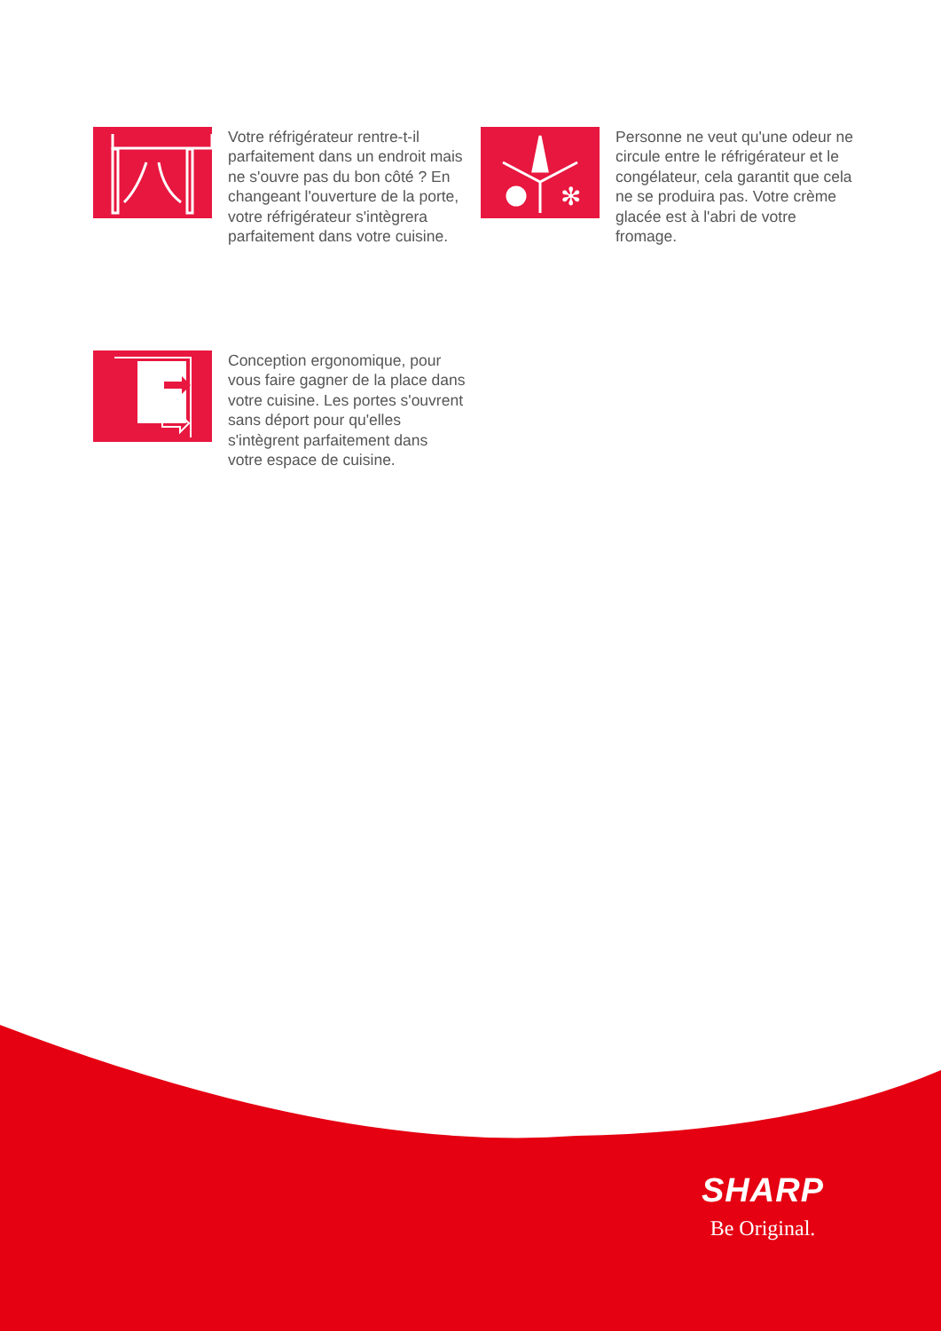Votre réfrigérateur rentre-t-il parfaitement dans un endroit mais ne s'ouvre pas du bon côté ? En changeant l'ouverture de la porte, votre réfrigérateur s'intègrera parfaitement dans votre cuisine.
✻
Personne ne veut qu'une odeur ne circule entre le réfrigérateur et le congélateur, cela garantit que cela ne se produira pas. Votre crème glacée est à l'abri de votre fromage.
Conception ergonomique, pour vous faire gagner de la place dans votre cuisine. Les portes s'ouvrent sans déport pour qu'elles s'intègrent parfaitement dans votre espace de cuisine.
SHARP
Be Original.